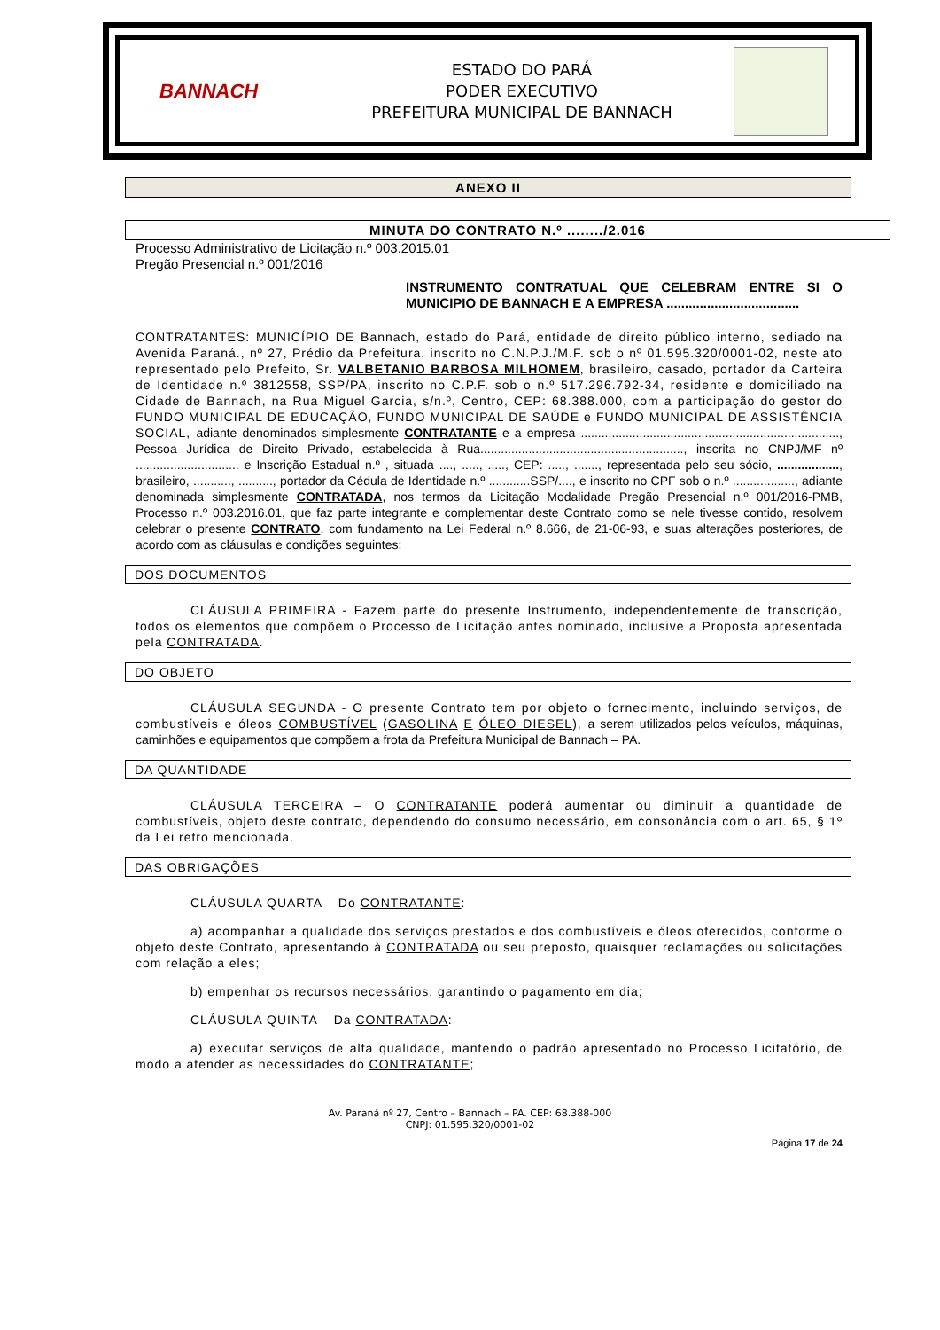BANNACH
ESTADO DO PARÁ
PODER EXECUTIVO
PREFEITURA MUNICIPAL DE BANNACH
ANEXO II
MINUTA DO CONTRATO N.º ......../2.016
Processo Administrativo de Licitação n.º 003.2015.01
Pregão Presencial n.º 001/2016
INSTRUMENTO CONTRATUAL QUE CELEBRAM ENTRE SI O MUNICIPIO DE BANNACH E A EMPRESA ....................................
CONTRATANTES: MUNICÍPIO DE Bannach, estado do Pará, entidade de direito público interno, sediado na Avenida Paraná., nº 27, Prédio da Prefeitura, inscrito no C.N.P.J./M.F. sob o nº 01.595.320/0001-02, neste ato representado pelo Prefeito, Sr. VALBETANIO BARBOSA MILHOMEM, brasileiro, casado, portador da Carteira de Identidade n.º 3812558, SSP/PA, inscrito no C.P.F. sob o n.º 517.296.792-34, residente e domiciliado na Cidade de Bannach, na Rua Miguel Garcia, s/n.º, Centro, CEP: 68.388.000, com a participação do gestor do FUNDO MUNICIPAL DE EDUCAÇÃO, FUNDO MUNICIPAL DE SAÚDE e FUNDO MUNICIPAL DE ASSISTÊNCIA SOCIAL, adiante denominados simplesmente CONTRATANTE e a empresa ..........................................................................., Pessoa Jurídica de Direito Privado, estabelecida à Rua..........................................................., inscrita no CNPJ/MF nº .............................. e Inscrição Estadual n.º , situada ...., ....., ....., CEP: ....., ......., representada pelo seu sócio, .................., brasileiro, ..........., .........., portador da Cédula de Identidade n.º ............SSP/...., e inscrito no CPF sob o n.º .................., adiante denominada simplesmente CONTRATADA, nos termos da Licitação Modalidade Pregão Presencial n.º 001/2016-PMB, Processo n.º 003.2016.01, que faz parte integrante e complementar deste Contrato como se nele tivesse contido, resolvem celebrar o presente CONTRATO, com fundamento na Lei Federal n.º 8.666, de 21-06-93, e suas alterações posteriores, de acordo com as cláusulas e condições seguintes:
DOS DOCUMENTOS
CLÁUSULA PRIMEIRA - Fazem parte do presente Instrumento, independentemente de transcrição, todos os elementos que compõem o Processo de Licitação antes nominado, inclusive a Proposta apresentada pela CONTRATADA.
DO OBJETO
CLÁUSULA SEGUNDA - O presente Contrato tem por objeto o fornecimento, incluindo serviços, de combustíveis e óleos COMBUSTÍVEL (GASOLINA E ÓLEO DIESEL), a serem utilizados pelos veículos, máquinas, caminhões e equipamentos que compõem a frota da Prefeitura Municipal de Bannach – PA.
DA QUANTIDADE
CLÁUSULA TERCEIRA – O CONTRATANTE poderá aumentar ou diminuir a quantidade de combustíveis, objeto deste contrato, dependendo do consumo necessário, em consonância com o art. 65, § 1º da Lei retro mencionada.
DAS OBRIGAÇÕES
CLÁUSULA QUARTA – Do CONTRATANTE:
a) acompanhar a qualidade dos serviços prestados e dos combustíveis e óleos oferecidos, conforme o objeto deste Contrato, apresentando à CONTRATADA ou seu preposto, quaisquer reclamações ou solicitações com relação a eles;
b) empenhar os recursos necessários, garantindo o pagamento em dia;
CLÁUSULA QUINTA – Da CONTRATADA:
a) executar serviços de alta qualidade, mantendo o padrão apresentado no Processo Licitatório, de modo a atender as necessidades do CONTRATANTE;
Av. Paraná nº 27, Centro – Bannach – PA. CEP: 68.388-000
CNPJ: 01.595.320/0001-02
Página 17 de 24